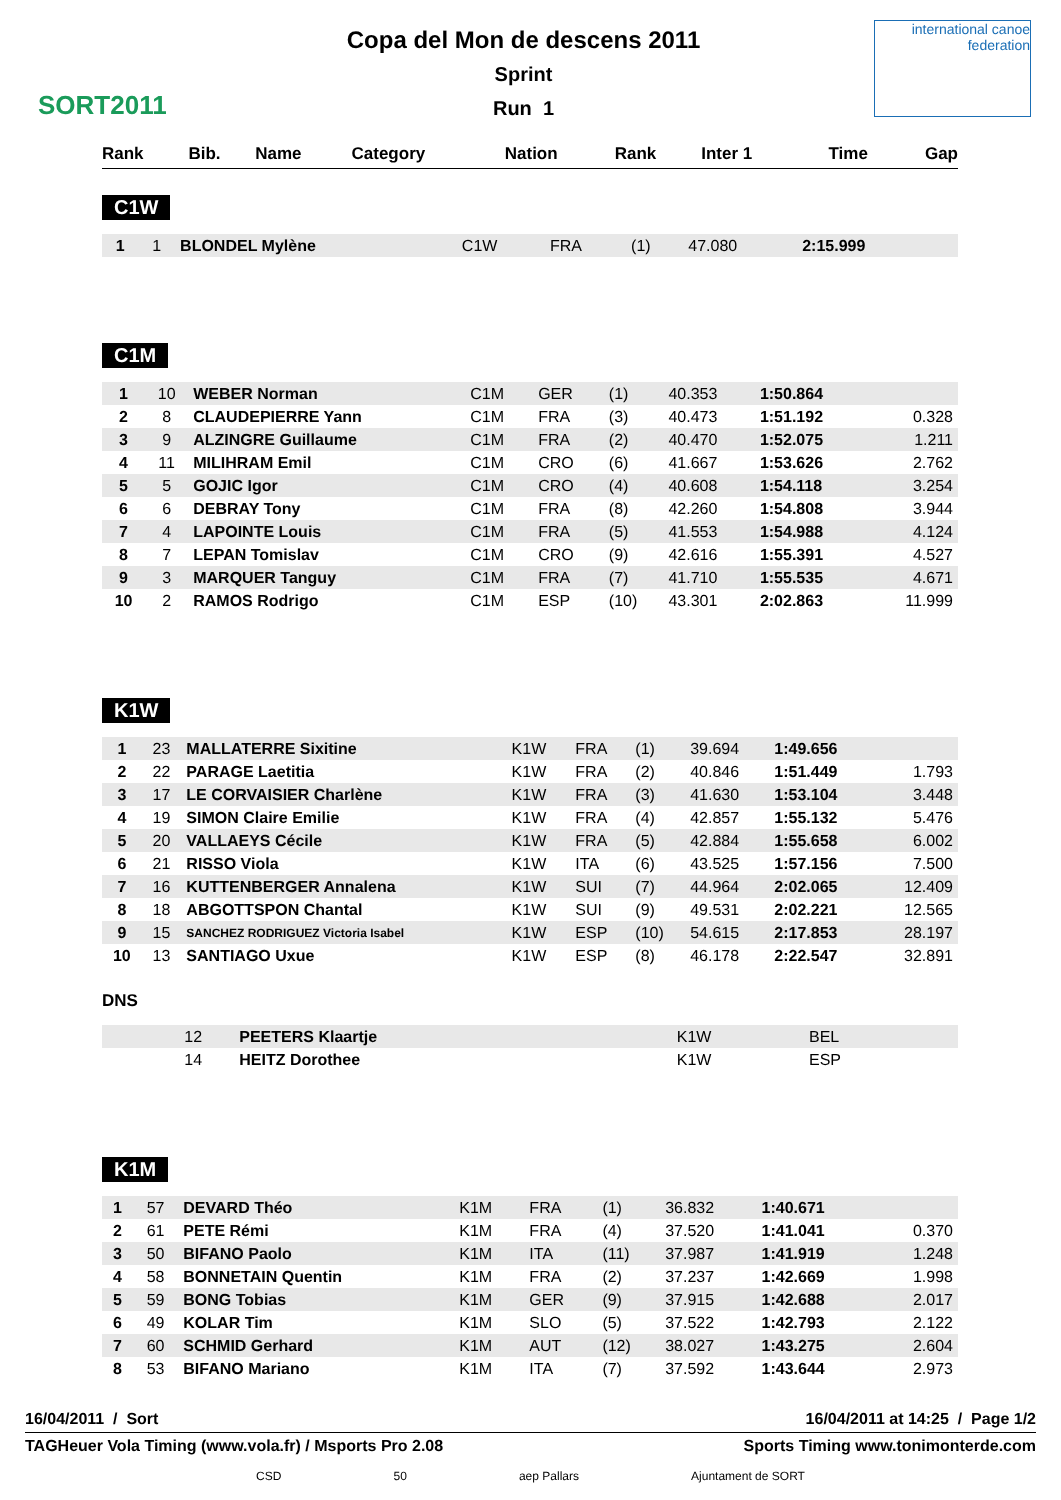SORT2011
Copa del Mon de descens 2011
Sprint
Run 1
international canoe federation
| Rank | Bib. | Name | Category | Nation | Rank | Inter 1 | Time | Gap |
| --- | --- | --- | --- | --- | --- | --- | --- | --- |
C1W
| 1 | 1 | BLONDEL Mylène | C1W | FRA | (1) | 47.080 | 2:15.999 | |
C1M
| 1 | 10 | WEBER Norman | C1M | GER | (1) | 40.353 | 1:50.864 | |
| 2 | 8 | CLAUDEPIERRE Yann | C1M | FRA | (3) | 40.473 | 1:51.192 | 0.328 |
| 3 | 9 | ALZINGRE Guillaume | C1M | FRA | (2) | 40.470 | 1:52.075 | 1.211 |
| 4 | 11 | MILIHRAM Emil | C1M | CRO | (6) | 41.667 | 1:53.626 | 2.762 |
| 5 | 5 | GOJIC Igor | C1M | CRO | (4) | 40.608 | 1:54.118 | 3.254 |
| 6 | 6 | DEBRAY Tony | C1M | FRA | (8) | 42.260 | 1:54.808 | 3.944 |
| 7 | 4 | LAPOINTE Louis | C1M | FRA | (5) | 41.553 | 1:54.988 | 4.124 |
| 8 | 7 | LEPAN Tomislav | C1M | CRO | (9) | 42.616 | 1:55.391 | 4.527 |
| 9 | 3 | MARQUER Tanguy | C1M | FRA | (7) | 41.710 | 1:55.535 | 4.671 |
| 10 | 2 | RAMOS Rodrigo | C1M | ESP | (10) | 43.301 | 2:02.863 | 11.999 |
K1W
| 1 | 23 | MALLATERRE Sixitine | K1W | FRA | (1) | 39.694 | 1:49.656 | |
| 2 | 22 | PARAGE Laetitia | K1W | FRA | (2) | 40.846 | 1:51.449 | 1.793 |
| 3 | 17 | LE CORVAISIER Charlène | K1W | FRA | (3) | 41.630 | 1:53.104 | 3.448 |
| 4 | 19 | SIMON Claire Emilie | K1W | FRA | (4) | 42.857 | 1:55.132 | 5.476 |
| 5 | 20 | VALLAEYS Cécile | K1W | FRA | (5) | 42.884 | 1:55.658 | 6.002 |
| 6 | 21 | RISSO Viola | K1W | ITA | (6) | 43.525 | 1:57.156 | 7.500 |
| 7 | 16 | KUTTENBERGER Annalena | K1W | SUI | (7) | 44.964 | 2:02.065 | 12.409 |
| 8 | 18 | ABGOTTSPON Chantal | K1W | SUI | (9) | 49.531 | 2:02.221 | 12.565 |
| 9 | 15 | SANCHEZ RODRIGUEZ Victoria Isabel | K1W | ESP | (10) | 54.615 | 2:17.853 | 28.197 |
| 10 | 13 | SANTIAGO Uxue | K1W | ESP | (8) | 46.178 | 2:22.547 | 32.891 |
DNS
| | 12 | PEETERS Klaartje | K1W | BEL | |
| | 14 | HEITZ Dorothee | K1W | ESP | |
K1M
| 1 | 57 | DEVARD Théo | K1M | FRA | (1) | 36.832 | 1:40.671 | |
| 2 | 61 | PETE Rémi | K1M | FRA | (4) | 37.520 | 1:41.041 | 0.370 |
| 3 | 50 | BIFANO Paolo | K1M | ITA | (11) | 37.987 | 1:41.919 | 1.248 |
| 4 | 58 | BONNETAIN Quentin | K1M | FRA | (2) | 37.237 | 1:42.669 | 1.998 |
| 5 | 59 | BONG Tobias | K1M | GER | (9) | 37.915 | 1:42.688 | 2.017 |
| 6 | 49 | KOLAR Tim | K1M | SLO | (5) | 37.522 | 1:42.793 | 2.122 |
| 7 | 60 | SCHMID Gerhard | K1M | AUT | (12) | 38.027 | 1:43.275 | 2.604 |
| 8 | 53 | BIFANO Mariano | K1M | ITA | (7) | 37.592 | 1:43.644 | 2.973 |
16/04/2011 / Sort 16/04/2011 at 14:25 / Page 1/2
TAGHeuer Vola Timing (www.vola.fr) / Msports Pro 2.08 Sports Timing www.tonimonterde.com
CSD 50 aep Pallars Ajuntament de SORT